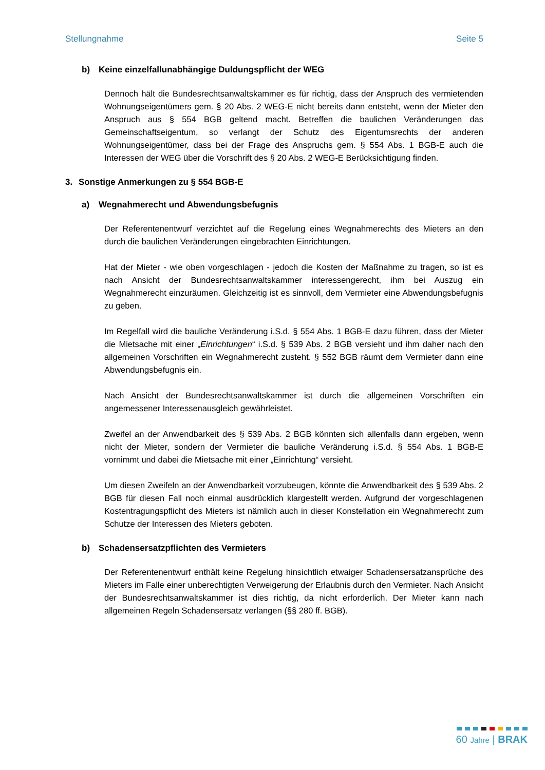Stellungnahme Seite 5
b) Keine einzelfallunabhängige Duldungspflicht der WEG
Dennoch hält die Bundesrechtsanwaltskammer es für richtig, dass der Anspruch des vermietenden Wohnungseigentümers gem. § 20 Abs. 2 WEG-E nicht bereits dann entsteht, wenn der Mieter den Anspruch aus § 554 BGB geltend macht. Betreffen die baulichen Veränderungen das Gemeinschaftseigentum, so verlangt der Schutz des Eigentumsrechts der anderen Wohnungseigentümer, dass bei der Frage des Anspruchs gem. § 554 Abs. 1 BGB-E auch die Interessen der WEG über die Vorschrift des § 20 Abs. 2 WEG-E Berücksichtigung finden.
3. Sonstige Anmerkungen zu § 554 BGB-E
a) Wegnahmerecht und Abwendungsbefugnis
Der Referentenentwurf verzichtet auf die Regelung eines Wegnahmerechts des Mieters an den durch die baulichen Veränderungen eingebrachten Einrichtungen.
Hat der Mieter - wie oben vorgeschlagen - jedoch die Kosten der Maßnahme zu tragen, so ist es nach Ansicht der Bundesrechtsanwaltskammer interessengerecht, ihm bei Auszug ein Wegnahmerecht einzuräumen. Gleichzeitig ist es sinnvoll, dem Vermieter eine Abwendungsbefugnis zu geben.
Im Regelfall wird die bauliche Veränderung i.S.d. § 554 Abs. 1 BGB-E dazu führen, dass der Mieter die Mietsache mit einer „Einrichtungen“ i.S.d. § 539 Abs. 2 BGB versieht und ihm daher nach den allgemeinen Vorschriften ein Wegnahmerecht zusteht. § 552 BGB räumt dem Vermieter dann eine Abwendungsbefugnis ein.
Nach Ansicht der Bundesrechtsanwaltskammer ist durch die allgemeinen Vorschriften ein angemessener Interessenausgleich gewährleistet.
Zweifel an der Anwendbarkeit des § 539 Abs. 2 BGB könnten sich allenfalls dann ergeben, wenn nicht der Mieter, sondern der Vermieter die bauliche Veränderung i.S.d. § 554 Abs. 1 BGB-E vornimmt und dabei die Mietsache mit einer „Einrichtung“ versieht.
Um diesen Zweifeln an der Anwendbarkeit vorzubeugen, könnte die Anwendbarkeit des § 539 Abs. 2 BGB für diesen Fall noch einmal ausdrücklich klargestellt werden. Aufgrund der vorgeschlagenen Kostentragungspflicht des Mieters ist nämlich auch in dieser Konstellation ein Wegnahmerecht zum Schutze der Interessen des Mieters geboten.
b) Schadensersatzpflichten des Vermieters
Der Referentenentwurf enthält keine Regelung hinsichtlich etwaiger Schadensersatzansprüche des Mieters im Falle einer unberechtigten Verweigerung der Erlaubnis durch den Vermieter. Nach Ansicht der Bundesrechtsanwaltskammer ist dies richtig, da nicht erforderlich. Der Mieter kann nach allgemeinen Regeln Schadensersatz verlangen (§§ 280 ff. BGB).
60 Jahre | BRAK